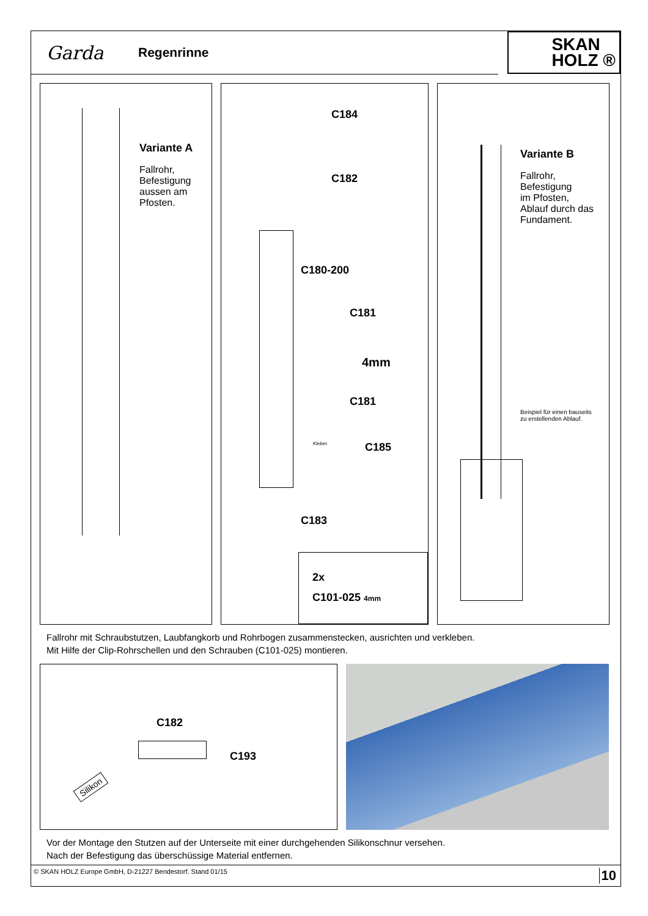Garda
Regenrinne
SKAN
HOLZ ®
Variante A
Fallrohr,
Befestigung
aussen am
Pfosten.
C184
C182
C180-200
C181
4mm
C181
Kleber C185
C183
2x
C101-025 4mm
Variante B
Fallrohr,
Befestigung
im Pfosten,
Ablauf durch das
Fundament.
Beispiel für einen bauseits
zu erstellenden Ablauf.
Fallrohr mit Schraubstutzen, Laubfangkorb und Rohrbogen zusammenstecken, ausrichten und verkleben.
Mit Hilfe der Clip-Rohrschellen und den Schrauben (C101-025) montieren.
C182
C193
Silikon
Vor der Montage den Stutzen auf der Unterseite mit einer durchgehenden Silikonschnur versehen.
Nach der Befestigung das überschüssige Material entfernen.
© SKAN HOLZ Europe GmbH, D-21227 Bendestorf. Stand 01/15 10